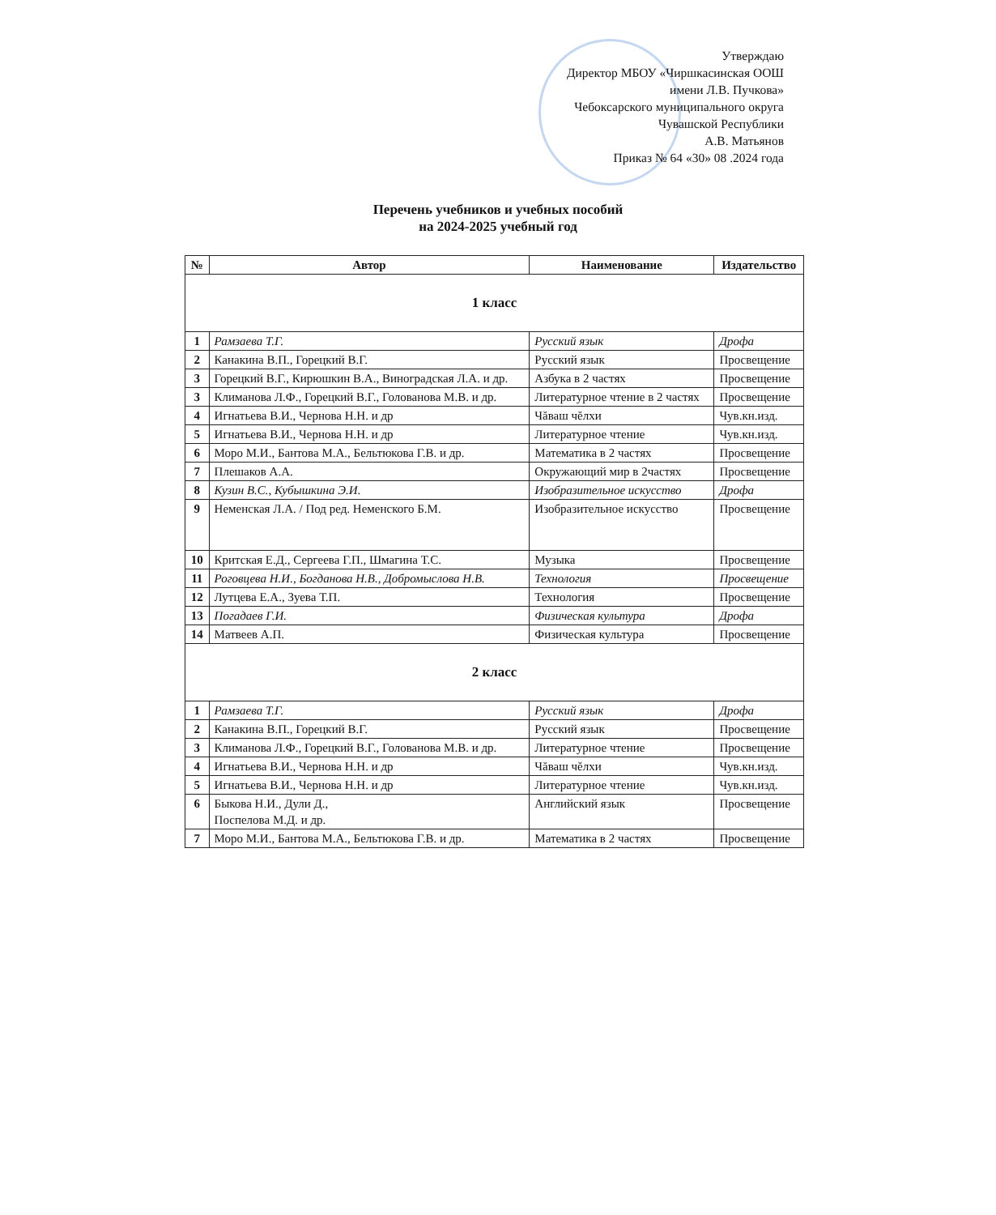Утверждаю
Директор МБОУ «Чиршкасинская ООШ
имени Л.В. Пучкова»
Чебоксарского муниципального округа
Чувашской Республики
А.В. Матьянов
Приказ № 64 «30» 08 .2024 года
Перечень учебников и учебных пособий
на 2024-2025 учебный год
| № | Автор | Наименование | Издательство |
| --- | --- | --- | --- |
| 1 класс | | | |
| 1 | Рамзаева Т.Г. | Русский язык | Дрофа |
| 2 | Канакина В.П., Горецкий В.Г. | Русский язык | Просвещение |
| 3 | Горецкий В.Г., Кирюшкин В.А., Виноградская Л.А. и др. | Азбука в 2 частях | Просвещение |
| 3 | Климанова Л.Ф., Горецкий В.Г., Голованова М.В. и др. | Литературное чтение в 2 частях | Просвещение |
| 4 | Игнатьева В.И., Чернова Н.Н. и др | Чăваш чĕлхи | Чув.кн.изд. |
| 5 | Игнатьева В.И., Чернова Н.Н. и др | Литературное чтение | Чув.кн.изд. |
| 6 | Моро М.И., Бантова М.А., Бельтюкова Г.В. и др. | Математика в 2 частях | Просвещение |
| 7 | Плешаков А.А. | Окружающий мир в 2частях | Просвещение |
| 8 | Кузин В.С., Кубышкина Э.И. | Изобразительное искусство | Дрофа |
| 9 | Неменская Л.А. / Под ред. Неменского Б.М. | Изобразительное искусство | Просвещение |
| 10 | Критская Е.Д., Сергеева Г.П., Шмагина Т.С. | Музыка | Просвещение |
| 11 | Роговцева Н.И., Богданова Н.В., Добромыслова Н.В. | Технология | Просвещение |
| 12 | Лутцева Е.А., Зуева Т.П. | Технология | Просвещение |
| 13 | Погадаев Г.И. | Физическая культура | Дрофа |
| 14 | Матвеев А.П. | Физическая культура | Просвещение |
| 2 класс | | | |
| 1 | Рамзаева Т.Г. | Русский язык | Дрофа |
| 2 | Канакина В.П., Горецкий В.Г. | Русский язык | Просвещение |
| 3 | Климанова Л.Ф., Горецкий В.Г., Голованова М.В. и др. | Литературное чтение | Просвещение |
| 4 | Игнатьева В.И., Чернова Н.Н. и др | Чăваш чĕлхи | Чув.кн.изд. |
| 5 | Игнатьева В.И., Чернова Н.Н. и др | Литературное чтение | Чув.кн.изд. |
| 6 | Быкова Н.И., Дули Д., Поспелова М.Д. и др. | Английский язык | Просвещение |
| 7 | Моро М.И., Бантова М.А., Бельтюкова Г.В. и др. | Математика в 2 частях | Просвещение |